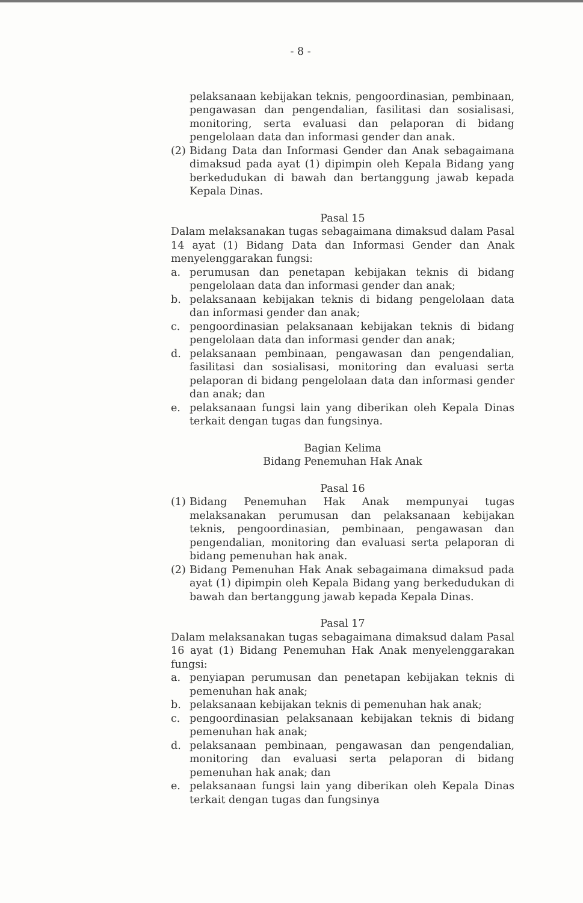- 8 -
pelaksanaan kebijakan teknis, pengoordinasian, pembinaan, pengawasan dan pengendalian, fasilitasi dan sosialisasi, monitoring, serta evaluasi dan pelaporan di bidang pengelolaan data dan informasi gender dan anak.
(2) Bidang Data dan Informasi Gender dan Anak sebagaimana dimaksud pada ayat (1) dipimpin oleh Kepala Bidang yang berkedudukan di bawah dan bertanggung jawab kepada Kepala Dinas.
Pasal 15
Dalam melaksanakan tugas sebagaimana dimaksud dalam Pasal 14 ayat (1) Bidang Data dan Informasi Gender dan Anak menyelenggarakan fungsi:
a. perumusan dan penetapan kebijakan teknis di bidang pengelolaan data dan informasi gender dan anak;
b. pelaksanaan kebijakan teknis di bidang pengelolaan data dan informasi gender dan anak;
c. pengoordinasian pelaksanaan kebijakan teknis di bidang pengelolaan data dan informasi gender dan anak;
d. pelaksanaan pembinaan, pengawasan dan pengendalian, fasilitasi dan sosialisasi, monitoring dan evaluasi serta pelaporan di bidang pengelolaan data dan informasi gender dan anak; dan
e. pelaksanaan fungsi lain yang diberikan oleh Kepala Dinas terkait dengan tugas dan fungsinya.
Bagian Kelima
Bidang Penemuhan Hak Anak
Pasal 16
(1) Bidang Penemuhan Hak Anak mempunyai tugas melaksanakan perumusan dan pelaksanaan kebijakan teknis, pengoordinasian, pembinaan, pengawasan dan pengendalian, monitoring dan evaluasi serta pelaporan di bidang pemenuhan hak anak.
(2) Bidang Pemenuhan Hak Anak sebagaimana dimaksud pada ayat (1) dipimpin oleh Kepala Bidang yang berkedudukan di bawah dan bertanggung jawab kepada Kepala Dinas.
Pasal 17
Dalam melaksanakan tugas sebagaimana dimaksud dalam Pasal 16 ayat (1) Bidang Penemuhan Hak Anak menyelenggarakan fungsi:
a. penyiapan perumusan dan penetapan kebijakan teknis di pemenuhan hak anak;
b. pelaksanaan kebijakan teknis di pemenuhan hak anak;
c. pengoordinasian pelaksanaan kebijakan teknis di bidang pemenuhan hak anak;
d. pelaksanaan pembinaan, pengawasan dan pengendalian, monitoring dan evaluasi serta pelaporan di bidang pemenuhan hak anak; dan
e. pelaksanaan fungsi lain yang diberikan oleh Kepala Dinas terkait dengan tugas dan fungsinya